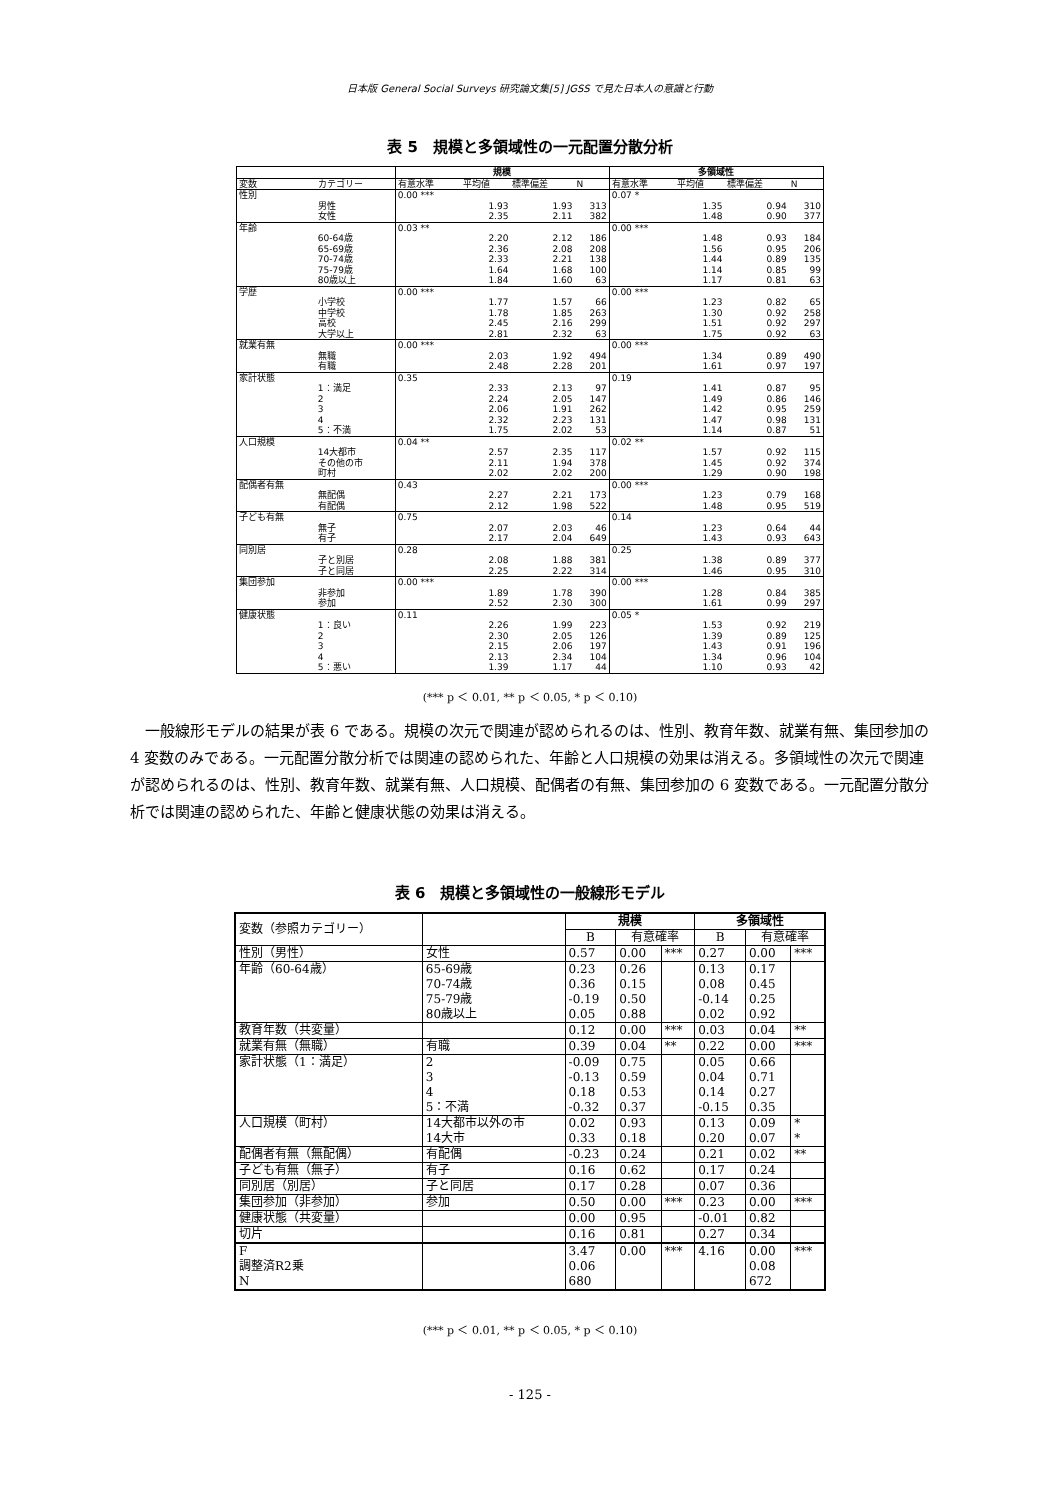日本版 General Social Surveys 研究論文集[5] JGSS で見た日本人の意識と行動
表 5　規模と多領域性の一元配置分散分析
| | | 規模 | | | | 多領域性 | | | |
| --- | --- | --- | --- | --- | --- | --- | --- | --- | --- |
| 変数 | カテゴリー | 有意水準 | 平均値 | 標準偏差 | N | 有意水準 | 平均値 | 標準偏差 | N |
| 性別 | | 0.00 *** | | | | 0.07 * | | | |
| | 男性 | | 1.93 | 1.93 | 313 | | 1.35 | 0.94 | 310 |
| | 女性 | | 2.35 | 2.11 | 382 | | 1.48 | 0.90 | 377 |
| 年齢 | | 0.03 ** | | | | 0.00 *** | | | |
| | 60-64歳 | | 2.20 | 2.12 | 186 | | 1.48 | 0.93 | 184 |
| | 65-69歳 | | 2.36 | 2.08 | 208 | | 1.56 | 0.95 | 206 |
| | 70-74歳 | | 2.33 | 2.21 | 138 | | 1.44 | 0.89 | 135 |
| | 75-79歳 | | 1.64 | 1.68 | 100 | | 1.14 | 0.85 | 99 |
| | 80歳以上 | | 1.84 | 1.60 | 63 | | 1.17 | 0.81 | 63 |
| 学歴 | | 0.00 *** | | | | 0.00 *** | | | |
| | 小学校 | | 1.77 | 1.57 | 66 | | 1.23 | 0.82 | 65 |
| | 中学校 | | 1.78 | 1.85 | 263 | | 1.30 | 0.92 | 258 |
| | 高校 | | 2.45 | 2.16 | 299 | | 1.51 | 0.92 | 297 |
| | 大学以上 | | 2.81 | 2.32 | 63 | | 1.75 | 0.92 | 63 |
| 就業有無 | | 0.00 *** | | | | 0.00 *** | | | |
| | 無職 | | 2.03 | 1.92 | 494 | | 1.34 | 0.89 | 490 |
| | 有職 | | 2.48 | 2.28 | 201 | | 1.61 | 0.97 | 197 |
| 家計状態 | | 0.35 | | | | 0.19 | | | |
| | 1：満足 | | 2.33 | 2.13 | 97 | | 1.41 | 0.87 | 95 |
| | 2 | | 2.24 | 2.05 | 147 | | 1.49 | 0.86 | 146 |
| | 3 | | 2.06 | 1.91 | 262 | | 1.42 | 0.95 | 259 |
| | 4 | | 2.32 | 2.23 | 131 | | 1.47 | 0.98 | 131 |
| | 5：不満 | | 1.75 | 2.02 | 53 | | 1.14 | 0.87 | 51 |
| 人口規模 | | 0.04 ** | | | | 0.02 ** | | | |
| | 14大都市 | | 2.57 | 2.35 | 117 | | 1.57 | 0.92 | 115 |
| | その他の市 | | 2.11 | 1.94 | 378 | | 1.45 | 0.92 | 374 |
| | 町村 | | 2.02 | 2.02 | 200 | | 1.29 | 0.90 | 198 |
| 配偶者有無 | | 0.43 | | | | 0.00 *** | | | |
| | 無配偶 | | 2.27 | 2.21 | 173 | | 1.23 | 0.79 | 168 |
| | 有配偶 | | 2.12 | 1.98 | 522 | | 1.48 | 0.95 | 519 |
| 子ども有無 | | 0.75 | | | | 0.14 | | | |
| | 無子 | | 2.07 | 2.03 | 46 | | 1.23 | 0.64 | 44 |
| | 有子 | | 2.17 | 2.04 | 649 | | 1.43 | 0.93 | 643 |
| 同別居 | | 0.28 | | | | 0.25 | | | |
| | 子と別居 | | 2.08 | 1.88 | 381 | | 1.38 | 0.89 | 377 |
| | 子と同居 | | 2.25 | 2.22 | 314 | | 1.46 | 0.95 | 310 |
| 集団参加 | | 0.00 *** | | | | 0.00 *** | | | |
| | 非参加 | | 1.89 | 1.78 | 390 | | 1.28 | 0.84 | 385 |
| | 参加 | | 2.52 | 2.30 | 300 | | 1.61 | 0.99 | 297 |
| 健康状態 | | 0.11 | | | | 0.05 * | | | |
| | 1：良い | | 2.26 | 1.99 | 223 | | 1.53 | 0.92 | 219 |
| | 2 | | 2.30 | 2.05 | 126 | | 1.39 | 0.89 | 125 |
| | 3 | | 2.15 | 2.06 | 197 | | 1.43 | 0.91 | 196 |
| | 4 | | 2.13 | 2.34 | 104 | | 1.34 | 0.96 | 104 |
| | 5：悪い | | 1.39 | 1.17 | 44 | | 1.10 | 0.93 | 42 |
(*** p ＜ 0.01, ** p ＜ 0.05, * p ＜ 0.10)
一般線形モデルの結果が表 6 である。規模の次元で関連が認められるのは、性別、教育年数、就業有無、集団参加の 4 変数のみである。一元配置分散分析では関連の認められた、年齢と人口規模の効果は消える。多領域性の次元で関連が認められるのは、性別、教育年数、就業有無、人口規模、配偶者の有無、集団参加の 6 変数である。一元配置分散分析では関連の認められた、年齢と健康状態の効果は消える。
表 6　規模と多領域性の一般線形モデル
| 変数（参照カテゴリー） | | 規模 | | | 多領域性 | | |
| | | B | 有意確率 | | B | 有意確率 | |
| 性別（男性） | 女性 | 0.57 | 0.00 | *** | 0.27 | 0.00 | *** |
| 年齢（60-64歳） | 65-69歳 | 0.23 | 0.26 | | 0.13 | 0.17 | |
| | 70-74歳 | 0.36 | 0.15 | | 0.08 | 0.45 | |
| | 75-79歳 | -0.19 | 0.50 | | -0.14 | 0.25 | |
| | 80歳以上 | 0.05 | 0.88 | | 0.02 | 0.92 | |
| 教育年数（共変量） | | 0.12 | 0.00 | *** | 0.03 | 0.04 | ** |
| 就業有無（無職） | 有職 | 0.39 | 0.04 | ** | 0.22 | 0.00 | *** |
| 家計状態（1：満足） | 2 | -0.09 | 0.75 | | 0.05 | 0.66 | |
| | 3 | -0.13 | 0.59 | | 0.04 | 0.71 | |
| | 4 | 0.18 | 0.53 | | 0.14 | 0.27 | |
| | 5：不満 | -0.32 | 0.37 | | -0.15 | 0.35 | |
| 人口規模（町村） | 14大都市以外の市 | 0.02 | 0.93 | | 0.13 | 0.09 | * |
| | 14大市 | 0.33 | 0.18 | | 0.20 | 0.07 | * |
| 配偶者有無（無配偶） | 有配偶 | -0.23 | 0.24 | | 0.21 | 0.02 | ** |
| 子ども有無（無子） | 有子 | 0.16 | 0.62 | | 0.17 | 0.24 | |
| 同別居（別居） | 子と同居 | 0.17 | 0.28 | | 0.07 | 0.36 | |
| 集団参加（非参加） | 参加 | 0.50 | 0.00 | *** | 0.23 | 0.00 | *** |
| 健康状態（共変量） | | 0.00 | 0.95 | | -0.01 | 0.82 | |
| 切片 | | 0.16 | 0.81 | | 0.27 | 0.34 | |
| F | | 3.47 | 0.00 | *** | 4.16 | 0.00 | *** |
| 調整済R2乗 | | 0.06 | | | | 0.08 | |
| N | | 680 | | | | 672 | |
(*** p ＜ 0.01, ** p ＜ 0.05, * p ＜ 0.10)
- 125 -